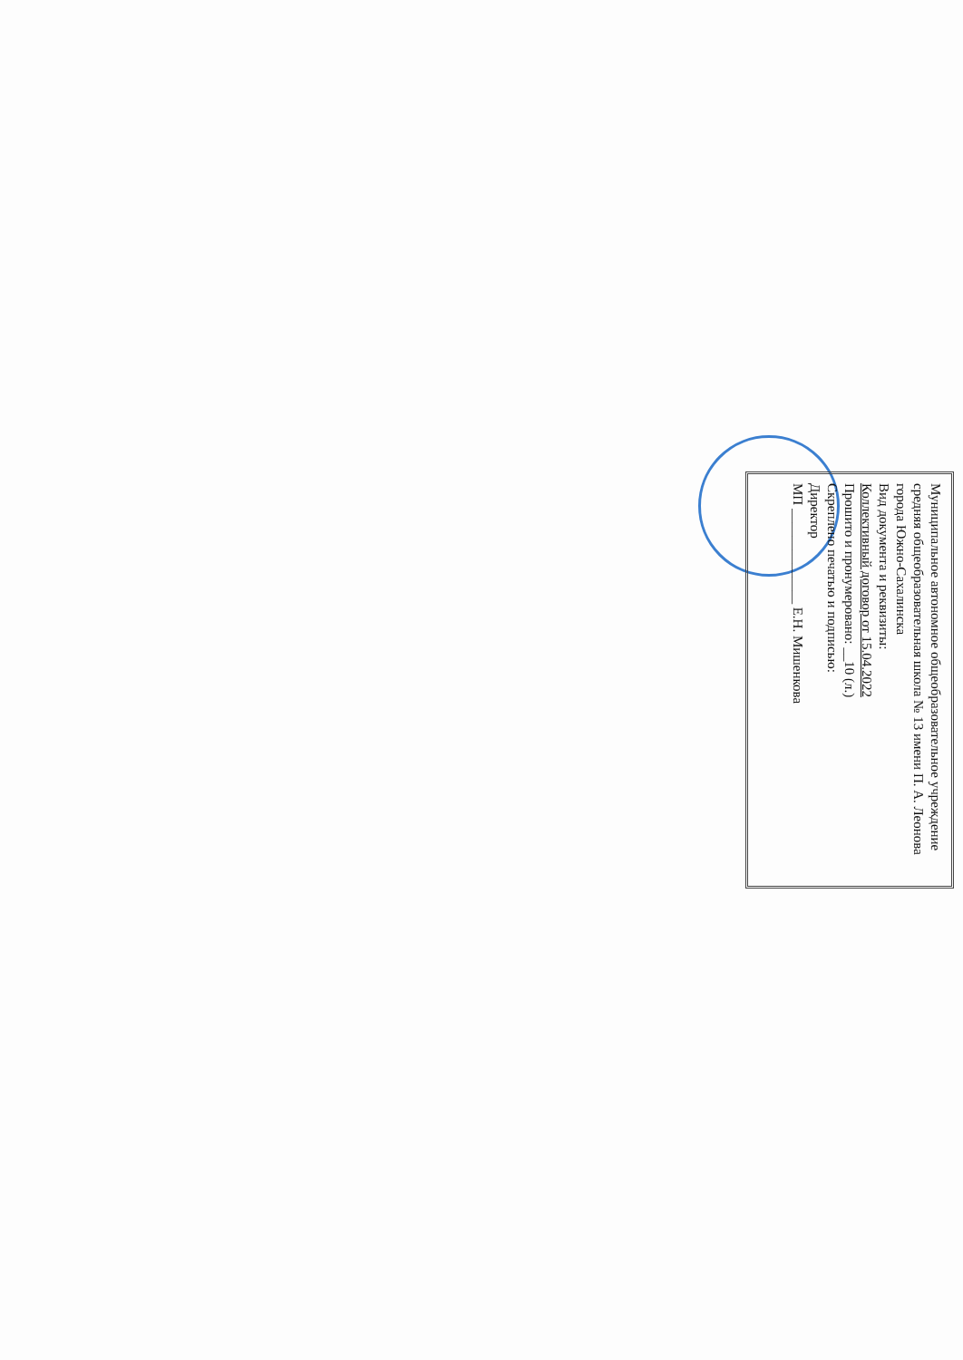Муниципальное автономное общеобразовательное учреждение средняя общеобразовательная школа № 13 имени П. А. Леонова города Южно-Сахалинска
Вид документа и реквизиты:
Коллективный договор от 15.04.2022
Прошито и пронумеровано: __10 (л.)
Скреплено печатью и подписью:
Директор
МП ______________ Е.Н. Мишенкова